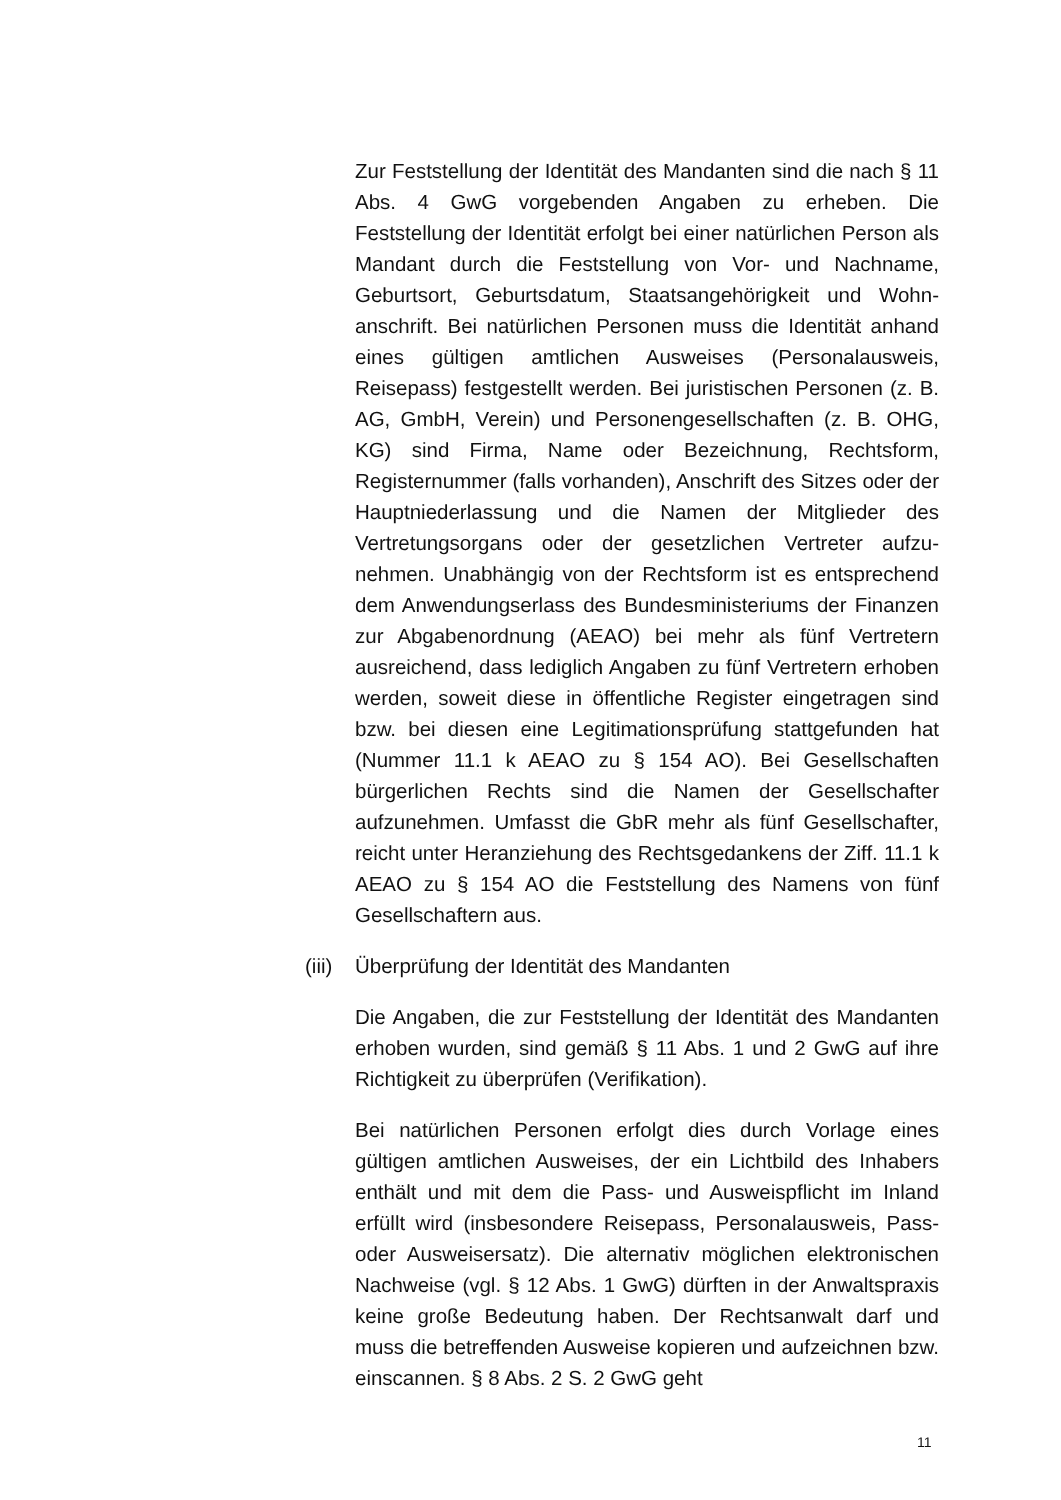Zur Feststellung der Identität des Mandanten sind die nach § 11 Abs. 4 GwG vorgebenden Angaben zu erheben. Die Feststellung der Identität erfolgt bei einer natürlichen Person als Mandant durch die Feststellung von Vor- und Nachname, Geburtsort, Geburtsdatum, Staatsangehörigkeit und Wohn­anschrift. Bei natürlichen Personen muss die Identität an­hand eines gültigen amtlichen Ausweises (Personalausweis, Reisepass) festgestellt werden. Bei juristischen Personen (z. B. AG, GmbH, Verein) und Personengesellschaften (z. B. OHG, KG) sind Firma, Name oder Bezeichnung, Rechtsform, Registernummer (falls vorhanden), Anschrift des Sitzes oder der Hauptniederlassung und die Namen der Mitglieder des Vertretungsorgans oder der gesetzlichen Vertreter aufzu­nehmen. Unabhängig von der Rechtsform ist es entspre­chend dem Anwendungserlass des Bundesministeriums der Finanzen zur Abgabenordnung (AEAO) bei mehr als fünf Vertretern ausreichend, dass lediglich Angaben zu fünf Ver­tretern erhoben werden, soweit diese in öffentliche Register eingetragen sind bzw. bei diesen eine Legitimationsprüfung stattgefunden hat (Nummer 11.1 k AEAO zu § 154 AO). Bei Gesellschaften bürgerlichen Rechts sind die Namen der Ge­sellschafter aufzunehmen. Umfasst die GbR mehr als fünf Gesellschafter, reicht unter Heranziehung des Rechtsgedan­kens der Ziff. 11.1 k AEAO zu § 154 AO die Feststellung des Namens von fünf Gesellschaftern aus.
(iii) Überprüfung der Identität des Mandanten
Die Angaben, die zur Feststellung der Identität des Mandan­ten erhoben wurden, sind gemäß § 11 Abs. 1 und 2 GwG auf ihre Richtigkeit zu überprüfen (Verifikation).
Bei natürlichen Personen erfolgt dies durch Vorlage eines gültigen amtlichen Ausweises, der ein Lichtbild des Inhabers enthält und mit dem die Pass- und Ausweispflicht im Inland erfüllt wird (insbesondere Reisepass, Personalausweis, Pass- oder Ausweisersatz). Die alternativ möglichen elektro­nischen Nachweise (vgl. § 12 Abs. 1 GwG) dürften in der Anwaltspraxis keine große Bedeutung haben. Der Rechts­anwalt darf und muss die betreffenden Ausweise kopieren und aufzeichnen bzw. einscannen. § 8 Abs. 2 S. 2 GwG geht
11